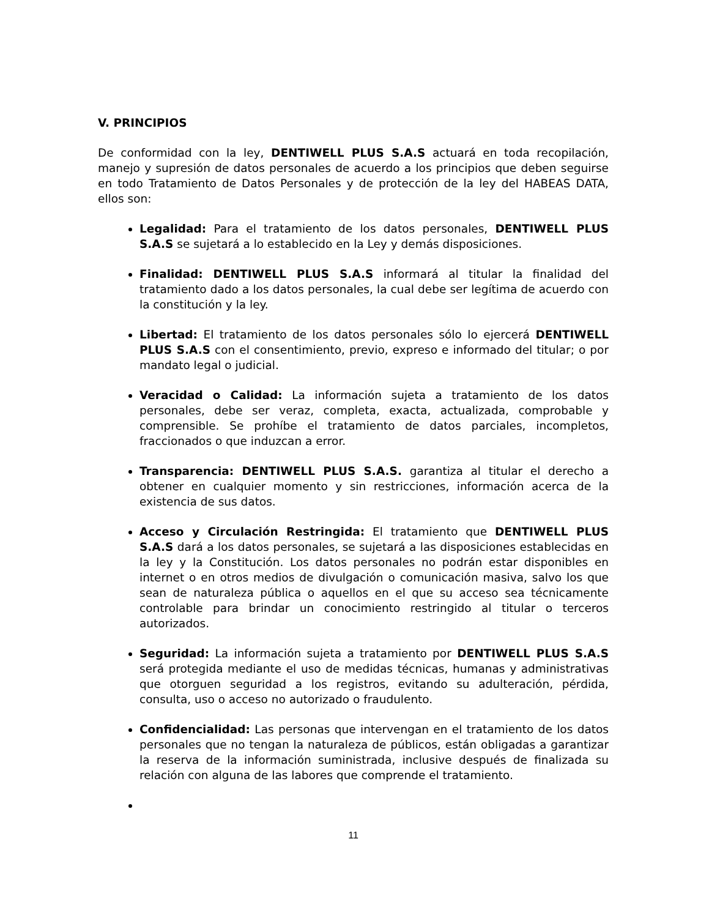V. PRINCIPIOS
De conformidad con la ley, DENTIWELL PLUS S.A.S actuará en toda recopilación, manejo y supresión de datos personales de acuerdo a los principios que deben seguirse en todo Tratamiento de Datos Personales y de protección de la ley del HABEAS DATA, ellos son:
Legalidad: Para el tratamiento de los datos personales, DENTIWELL PLUS S.A.S se sujetará a lo establecido en la Ley y demás disposiciones.
Finalidad: DENTIWELL PLUS S.A.S informará al titular la finalidad del tratamiento dado a los datos personales, la cual debe ser legítima de acuerdo con la constitución y la ley.
Libertad: El tratamiento de los datos personales sólo lo ejercerá DENTIWELL PLUS S.A.S con el consentimiento, previo, expreso e informado del titular; o por mandato legal o judicial.
Veracidad o Calidad: La información sujeta a tratamiento de los datos personales, debe ser veraz, completa, exacta, actualizada, comprobable y comprensible. Se prohíbe el tratamiento de datos parciales, incompletos, fraccionados o que induzcan a error.
Transparencia: DENTIWELL PLUS S.A.S. garantiza al titular el derecho a obtener en cualquier momento y sin restricciones, información acerca de la existencia de sus datos.
Acceso y Circulación Restringida: El tratamiento que DENTIWELL PLUS S.A.S dará a los datos personales, se sujetará a las disposiciones establecidas en la ley y la Constitución. Los datos personales no podrán estar disponibles en internet o en otros medios de divulgación o comunicación masiva, salvo los que sean de naturaleza pública o aquellos en el que su acceso sea técnicamente controlable para brindar un conocimiento restringido al titular o terceros autorizados.
Seguridad: La información sujeta a tratamiento por DENTIWELL PLUS S.A.S será protegida mediante el uso de medidas técnicas, humanas y administrativas que otorguen seguridad a los registros, evitando su adulteración, pérdida, consulta, uso o acceso no autorizado o fraudulento.
Confidencialidad: Las personas que intervengan en el tratamiento de los datos personales que no tengan la naturaleza de públicos, están obligadas a garantizar la reserva de la información suministrada, inclusive después de finalizada su relación con alguna de las labores que comprende el tratamiento.
11